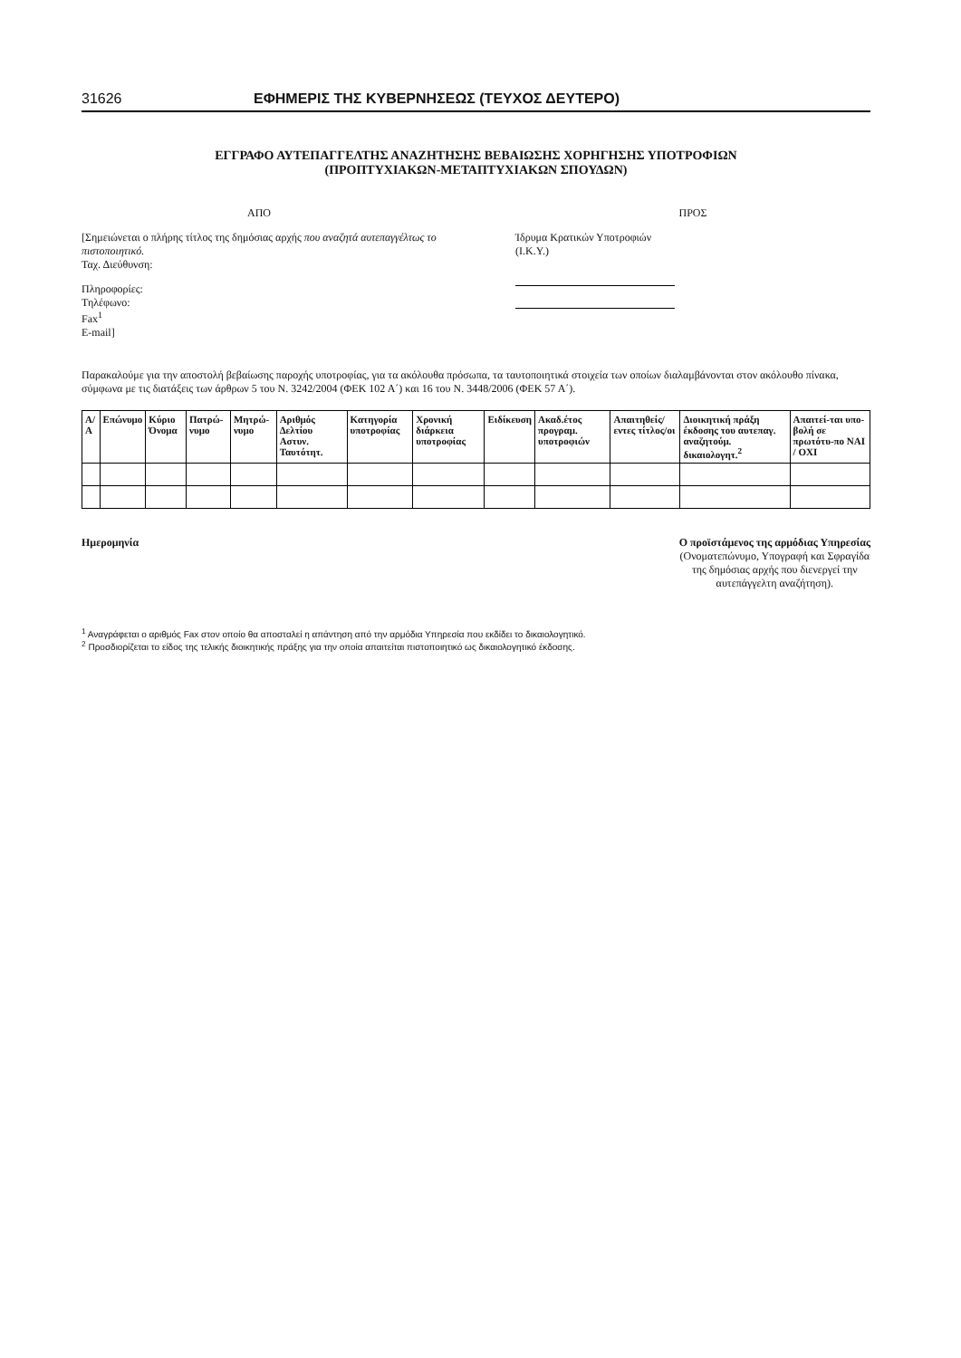31626 ΕΦΗΜΕΡΙΣ ΤΗΣ ΚΥΒΕΡΝΗΣΕΩΣ (ΤΕΥΧΟΣ ΔΕΥΤΕΡΟ)
ΕΓΓΡΑΦΟ ΑΥΤΕΠΑΓΓΕΛΤΗΣ ΑΝΑΖΗΤΗΣΗΣ ΒΕΒΑΙΩΣΗΣ ΧΟΡΗΓΗΣΗΣ ΥΠΟΤΡΟΦΙΩΝ
(ΠΡΟΠΤΥΧΙΑΚΩΝ-ΜΕΤΑΠΤΥΧΙΑΚΩΝ ΣΠΟΥΔΩΝ)
ΑΠΟ
[Σημειώνεται ο πλήρης τίτλος της δημόσιας αρχής που αναζητά αυτεπαγγέλτως το πιστοποιητικό.
Ταχ. Διεύθυνση:
Πληροφορίες:
Τηλέφωνο:
Fax<sup>1</sup>
E-mail]
ΠΡΟΣ
Ίδρυμα Κρατικών Υποτροφιών
(Ι.Κ.Υ.)
Παρακαλούμε για την αποστολή βεβαίωσης παροχής υποτροφίας, για τα ακόλουθα πρόσωπα, τα ταυτοποιητικά στοιχεία των οποίων διαλαμβάνονται στον ακόλουθο πίνακα, σύμφωνα με τις διατάξεις των άρθρων 5 του Ν. 3242/2004 (ΦΕΚ 102 Α΄) και 16 του Ν. 3448/2006 (ΦΕΚ 57 Α΄).
| Α/Α | Επώνυμο | Κύριο Όνομα | Πατρώ-νυμο | Μητρώ-νυμο | Αριθμός Δελτίου Αστυν. Ταυτότητ. | Κατηγορία υποτροφίας | Χρονική διάρκεια υποτροφίας | Ειδίκευση | Ακαδ.έτος προγραμ. υποτροφιών | Απαιτηθείς/εντες τίτλος/οι | Διοικητική πράξη έκδοσης του αυτεπαγ. αναζητούμ. δικαιολογητ.<sup>2</sup> | Απαιτεί-ται υπο-βολή σε πρωτότυ-πο ΝΑΙ / ΟΧΙ |
| --- | --- | --- | --- | --- | --- | --- | --- | --- | --- | --- | --- | --- |
Ημερομηνία Ο προϊστάμενος της αρμόδιας Υπηρεσίας
(Ονοματεπώνυμο, Υπογραφή και Σφραγίδα
της δημόσιας αρχής που διενεργεί την
αυτεπάγγελτη αναζήτηση).
<sup>1</sup> Αναγράφεται ο αριθμός Fax στον οποίο θα αποσταλεί η απάντηση από την αρμόδια Υπηρεσία που εκδίδει το δικαιολογητικό.
<sup>2</sup> Προσδιορίζεται το είδος της τελικής διοικητικής πράξης για την οποία απαιτείται πιστοποιητικό ως δικαιολογητικό έκδοσης.